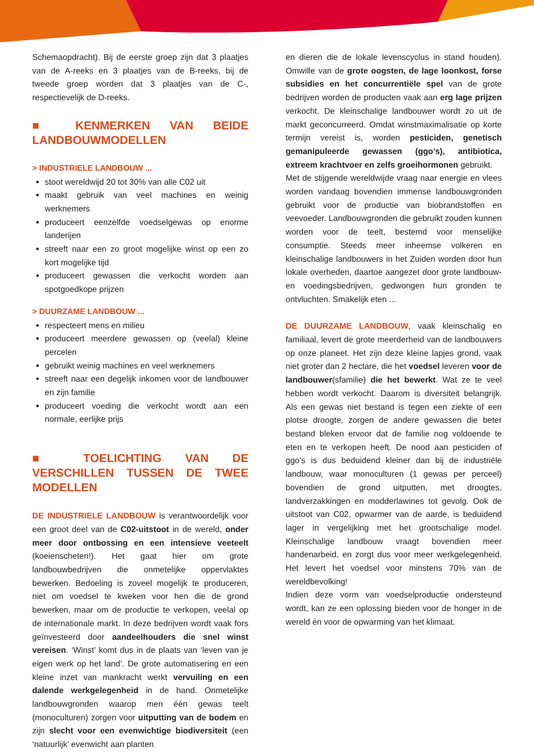Schemaopdracht). Bij de eerste groep zijn dat 3 plaatjes van de A-reeks en 3 plaatjes van de B-reeks, bij de tweede groep worden dat 3 plaatjes van de C-, respectievelijk de D-reeks.
■ KENMERKEN VAN BEIDE LANDBOUWMODELLEN
> INDUSTRIELE LANDBOUW ...
stoot wereldwijd 20 tot 30% van alle C02 uit
maakt gebruik van veel machines en weinig werknemers
produceert eenzelfde voedselgewas op enorme landerijen
streeft naar een zo groot mogelijke winst op een zo kort mogelijke tijd
produceert gewassen die verkocht worden aan spotgoedkope prijzen
> DUURZAME LANDBOUW ...
respecteert mens en milieu
produceert meerdere gewassen op (veelal) kleine percelen
gebruikt weinig machines en veel werknemers
streeft naar een degelijk inkomen voor de landbouwer en zijn familie
produceert voeding die verkocht wordt aan een normale, eerlijke prijs
■ TOELICHTING VAN DE VERSCHILLEN TUSSEN DE TWEE MODELLEN
DE INDUSTRIELE LANDBOUW is verantwoordelijk voor een groot deel van de C02-uitstoot in de wereld, onder meer door ontbossing en een intensieve veeteelt (koeienscheten!). Het gaat hier om grote landbouwbedrijven die onmetelijke oppervlaktes bewerken. Bedoeling is zoveel mogelijk te produceren, niet om voedsel te kweken voor hen die de grond bewerken, maar om de productie te verkopen, veelal op de internationale markt. In deze bedrijven wordt vaak fors geïnvesteerd door aandeelhouders die snel winst vereisen. ‘Winst’ komt dus in de plaats van ‘leven van je eigen werk op het land’. De grote automatisering en een kleine inzet van mankracht werkt vervuiling en een dalende werkgelegenheid in de hand. Onmetelijke landbouwgronden waarop men één gewas teelt (monoculturen) zorgen voor uitputting van de bodem en zijn slecht voor een evenwichtige biodiversiteit (een ‘natuurlijk’ evenwicht aan planten
en dieren die de lokale levenscyclus in stand houden). Omwille van de grote oogsten, de lage loonkost, forse subsidies en het concurrentiële spel van de grote bedrijven worden de producten vaak aan erg lage prijzen verkocht. De kleinschalige landbouwer wordt zo uit de markt geconcurreerd. Omdat winstmaximalisatie op korte termijn vereist is, worden pesticiden, genetisch gemanipuleerde gewassen (ggo’s), antibiotica, extreem krachtvoer en zelfs groeihormonen gebruikt.
Met de stijgende wereldwijde vraag naar energie en vlees worden vandaag bovendien immense landbouwgronden gebruikt voor de productie van biobrandstoffen en veevoeder. Landbouwgronden die gebruikt zouden kunnen worden voor de teelt, bestemd voor menselijke consumptie. Steeds meer inheemse volkeren en kleinschalige landbouwers in het Zuiden worden door hun lokale overheden, daartoe aangezet door grote landbouw- en voedingsbedrijven, gedwongen hun gronden te ontvluchten. Smakelijk eten ...
DE DUURZAME LANDBOUW, vaak kleinschalig en familiaal, levert de grote meerderheid van de landbouwers op onze planeet. Het zijn deze kleine lapjes grond, vaak niet groter dan 2 hectare, die het voedsel leveren voor de landbouwer(sfamilie) die het bewerkt. Wat ze te veel hebben wordt verkocht. Daarom is diversiteit belangrijk. Als een gewas niet bestand is tegen een ziekte of een plotse droogte, zorgen de andere gewassen die beter bestand bleken ervoor dat de familie nog voldoende te eten en te verkopen heeft. De nood aan pesticiden of ggo’s is dus beduidend kleiner dan bij de industriële landbouw, waar monoculturen (1 gewas per perceel) bovendien de grond uitputten, met droogtes, landverzakkingen en modderlawines tot gevolg. Ook de uitstoot van C02, opwarmer van de aarde, is beduidend lager in vergelijking met het grootschalige model. Kleinschalige landbouw vraagt bovendien meer handenarbeid, en zorgt dus voor meer werkgelegenheid. Het levert het voedsel voor minstens 70% van de wereldbevolking!
Indien deze vorm van voedselproductie ondersteund wordt, kan ze een oplossing bieden voor de honger in de wereld én voor de opwarming van het klimaat.